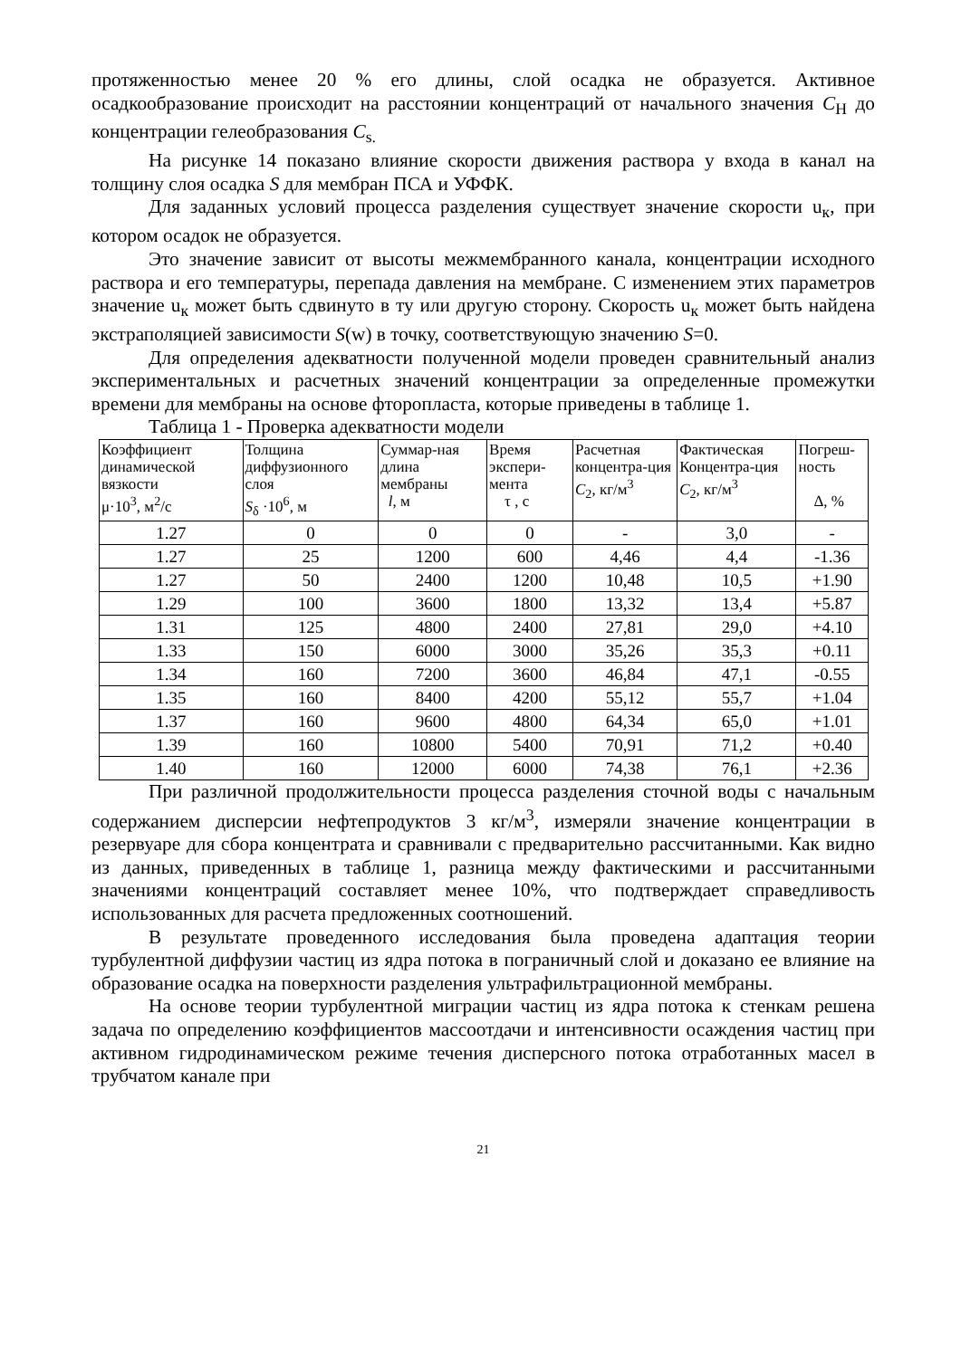протяженностью менее 20 % его длины, слой осадка не образуется. Активное осадкообразование происходит на расстоянии концентраций от начального значения С<sub>Н</sub> до концентрации гелеобразования С<sub>s.</sub>
На рисунке 14 показано влияние скорости движения раствора у входа в канал на толщину слоя осадка S для мембран ПСА и УФФК.
Для заданных условий процесса разделения существует значение скорости u<sub>к</sub>, при котором осадок не образуется.
Это значение зависит от высоты межмембранного канала, концентрации исходного раствора и его температуры, перепада давления на мембране. С изменением этих параметров значение u<sub>к</sub> может быть сдвинуто в ту или другую сторону. Скорость u<sub>к</sub> может быть найдена экстраполяцией зависимости S(w) в точку, соответствующую значению S=0.
Для определения адекватности полученной модели проведен сравнительный анализ экспериментальных и расчетных значений концентрации за определенные промежутки времени для мембраны на основе фторопласта, которые приведены в таблице 1.
Таблица 1 - Проверка адекватности модели
| Коэффициент динамической вязкости μ·10<sup>3</sup>, м<sup>2</sup>/с | Толщина диффузионного слоя S<sub>δ</sub> ·10<sup>6</sup>, м | Суммар-ная длина мембраны l , м | Время экспери-мента τ , с | Расчетная концентра-ция С<sub>2</sub>, кг/м<sup>3</sup> | Фактическая Концентра-ция С<sub>2</sub>, кг/м<sup>3</sup> | Погреш-ность Δ, % |
| --- | --- | --- | --- | --- | --- | --- |
| 1.27 | 0 | 0 | 0 | - | 3,0 | - |
| 1.27 | 25 | 1200 | 600 | 4,46 | 4,4 | -1.36 |
| 1.27 | 50 | 2400 | 1200 | 10,48 | 10,5 | +1.90 |
| 1.29 | 100 | 3600 | 1800 | 13,32 | 13,4 | +5.87 |
| 1.31 | 125 | 4800 | 2400 | 27,81 | 29,0 | +4.10 |
| 1.33 | 150 | 6000 | 3000 | 35,26 | 35,3 | +0.11 |
| 1.34 | 160 | 7200 | 3600 | 46,84 | 47,1 | -0.55 |
| 1.35 | 160 | 8400 | 4200 | 55,12 | 55,7 | +1.04 |
| 1.37 | 160 | 9600 | 4800 | 64,34 | 65,0 | +1.01 |
| 1.39 | 160 | 10800 | 5400 | 70,91 | 71,2 | +0.40 |
| 1.40 | 160 | 12000 | 6000 | 74,38 | 76,1 | +2.36 |
При различной продолжительности процесса разделения сточной воды с начальным содержанием дисперсии нефтепродуктов 3 кг/м<sup>3</sup>, измеряли значение концентрации в резервуаре для сбора концентрата и сравнивали с предварительно рассчитанными. Как видно из данных, приведенных в таблице 1, разница между фактическими и рассчитанными значениями концентраций составляет менее 10%, что подтверждает справедливость использованных для расчета предложенных соотношений.
В результате проведенного исследования была проведена адаптация теории турбулентной диффузии частиц из ядра потока в пограничный слой и доказано ее влияние на образование осадка на поверхности разделения ультрафильтрационной мембраны.
На основе теории турбулентной миграции частиц из ядра потока к стенкам решена задача по определению коэффициентов массоотдачи и интенсивности осаждения частиц при активном гидродинамическом режиме течения дисперсного потока отработанных масел в трубчатом канале при
21